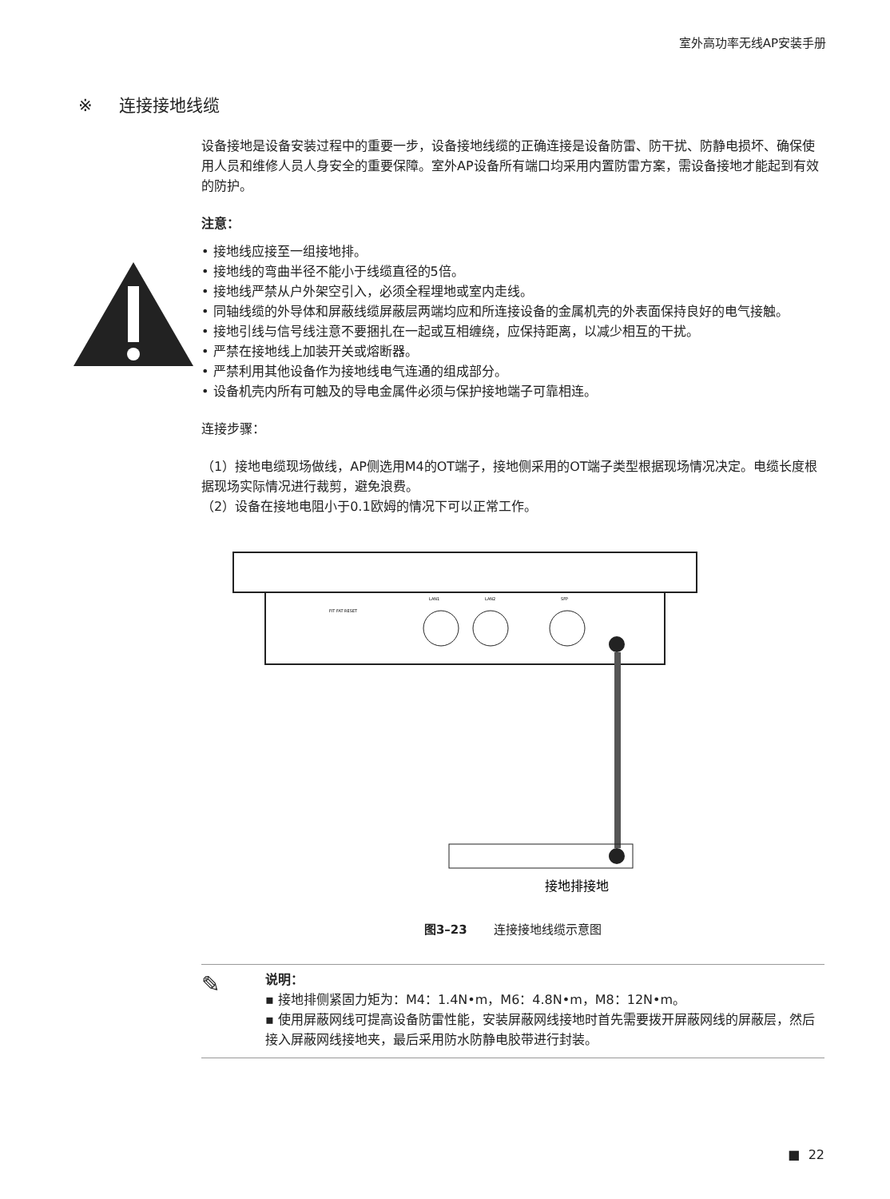室外高功率无线AP安装手册
※ 连接接地线缆
设备接地是设备安装过程中的重要一步，设备接地线缆的正确连接是设备防雷、防干扰、防静电损坏、确保使用人员和维修人员人身安全的重要保障。室外AP设备所有端口均采用内置防雷方案，需设备接地才能起到有效的防护。
注意：
• 接地线应接至一组接地排。
• 接地线的弯曲半径不能小于线缆直径的5倍。
• 接地线严禁从户外架空引入，必须全程埋地或室内走线。
• 同轴线缆的外导体和屏蔽线缆屏蔽层两端均应和所连接设备的金属机壳的外表面保持良好的电气接触。
• 接地引线与信号线注意不要捆扎在一起或互相缠绕，应保持距离，以减少相互的干扰。
• 严禁在接地线上加装开关或熔断器。
• 严禁利用其他设备作为接地线电气连通的组成部分。
• 设备机壳内所有可触及的导电金属件必须与保护接地端子可靠相连。
连接步骤：
（1）接地电缆现场做线，AP侧选用M4的OT端子，接地侧采用的OT端子类型根据现场情况决定。电缆长度根据现场实际情况进行裁剪，避免浪费。
（2）设备在接地电阻小于0.1欧姆的情况下可以正常工作。
FIT FAT RESET
LAN1
LAN2
SFP
接地排接地
图3–23 连接接地线缆示意图
✎
说明：
▪ 接地排侧紧固力矩为：M4：1.4N•m，M6：4.8N•m，M8：12N•m。
▪ 使用屏蔽网线可提高设备防雷性能，安装屏蔽网线接地时首先需要拨开屏蔽网线的屏蔽层，然后接入屏蔽网线接地夹，最后采用防水防静电胶带进行封装。
■ 22